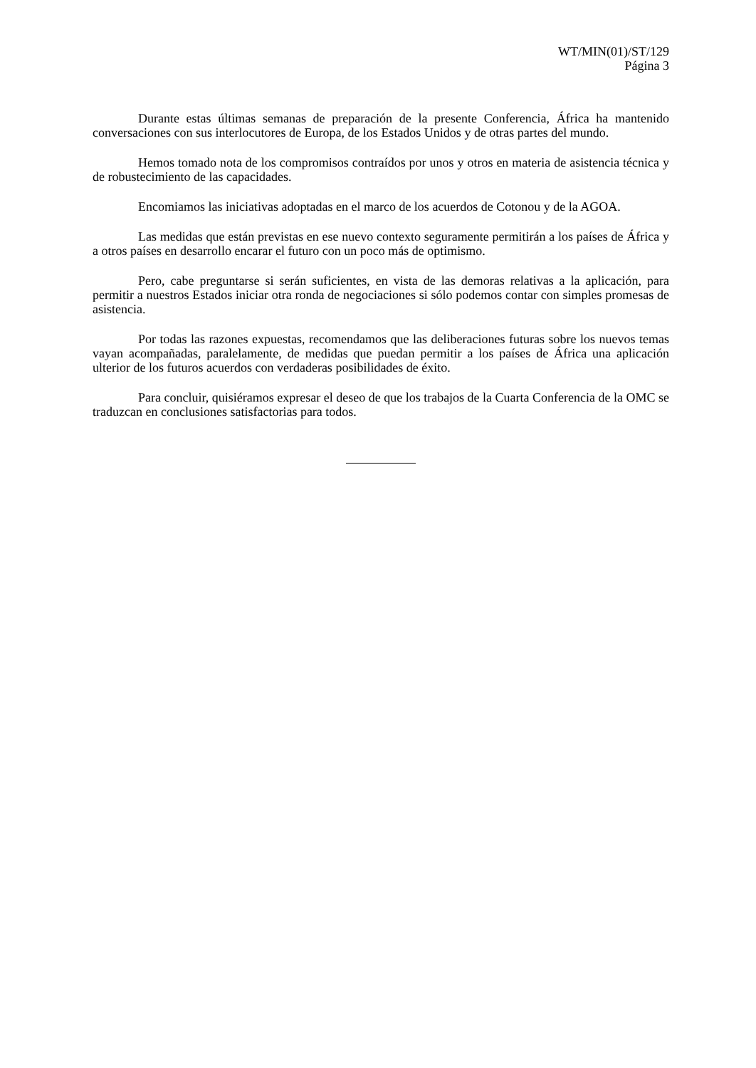WT/MIN(01)/ST/129
Página 3
Durante estas últimas semanas de preparación de la presente Conferencia, África ha mantenido conversaciones con sus interlocutores de Europa, de los Estados Unidos y de otras partes del mundo.
Hemos tomado nota de los compromisos contraídos por unos y otros en materia de asistencia técnica y de robustecimiento de las capacidades.
Encomiamos las iniciativas adoptadas en el marco de los acuerdos de Cotonou y de la AGOA.
Las medidas que están previstas en ese nuevo contexto seguramente permitirán a los países de África y a otros países en desarrollo encarar el futuro con un poco más de optimismo.
Pero, cabe preguntarse si serán suficientes, en vista de las demoras relativas a la aplicación, para permitir a nuestros Estados iniciar otra ronda de negociaciones si sólo podemos contar con simples promesas de asistencia.
Por todas las razones expuestas, recomendamos que las deliberaciones futuras sobre los nuevos temas vayan acompañadas, paralelamente, de medidas que puedan permitir a los países de África una aplicación ulterior de los futuros acuerdos con verdaderas posibilidades de éxito.
Para concluir, quisiéramos expresar el deseo de que los trabajos de la Cuarta Conferencia de la OMC se traduzcan en conclusiones satisfactorias para todos.